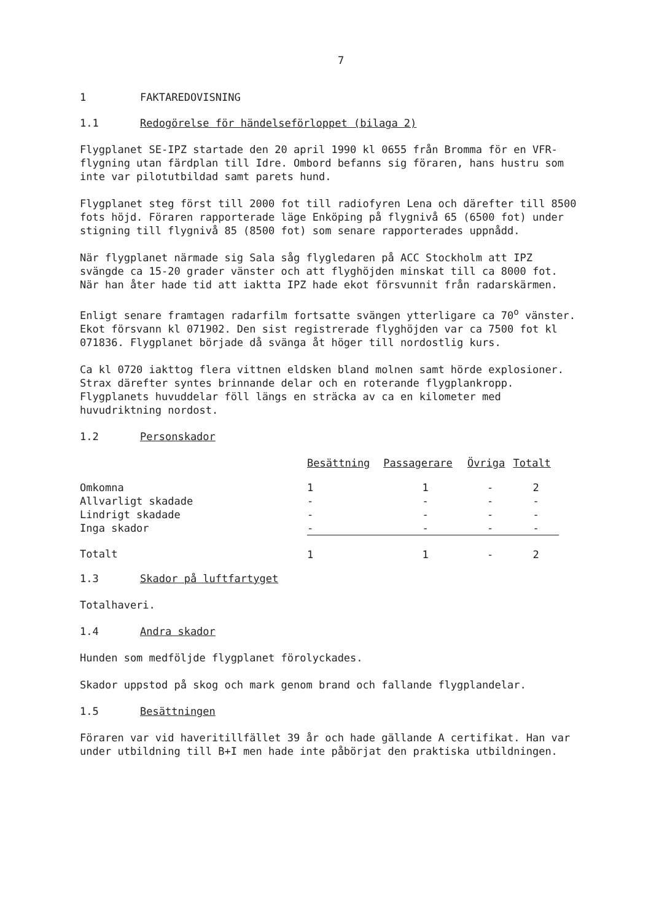7
1 FAKTAREDOVISNING
1.1 Redogörelse för händelseförloppet (bilaga 2)
Flygplanet SE-IPZ startade den 20 april 1990 kl 0655 från Bromma för en VFR-flygning utan färdplan till Idre. Ombord befanns sig föraren, hans hustru som inte var pilotutbildad samt parets hund.
Flygplanet steg först till 2000 fot till radiofyren Lena och därefter till 8500 fots höjd. Föraren rapporterade läge Enköping på flygnivå 65 (6500 fot) under stigning till flygnivå 85 (8500 fot) som senare rapporterades uppnådd.
När flygplanet närmade sig Sala såg flygledaren på ACC Stockholm att IPZ svängde ca 15-20 grader vänster och att flyghöjden minskat till ca 8000 fot. När han åter hade tid att iaktta IPZ hade ekot försvunnit från radarskärmen.
Enligt senare framtagen radarfilm fortsatte svängen ytterligare ca 70<sup>o</sup> vänster. Ekot försvann kl 071902. Den sist registrerade flyghöjden var ca 7500 fot kl 071836. Flygplanet började då svänga åt höger till nordostlig kurs.
Ca kl 0720 iakttog flera vittnen eldsken bland molnen samt hörde explosioner. Strax därefter syntes brinnande delar och en roterande flygplankropp. Flygplanets huvuddelar föll längs en sträcka av ca en kilometer med huvudriktning nordost.
1.2 Personskador
| | Besättning | Passagerare | Övriga | Totalt |
| --- | --- | --- | --- | --- |
| Omkomna | 1 | 1 | - | 2 |
| Allvarligt skadade | - | - | - | - |
| Lindrigt skadade | - | - | - | - |
| Inga skador | - | - | - | - |
| Totalt | 1 | 1 | - | 2 |
1.3 Skador på luftfartyget
Totalhaveri.
1.4 Andra skador
Hunden som medföljde flygplanet förolyckades.
Skador uppstod på skog och mark genom brand och fallande flygplandelar.
1.5 Besättningen
Föraren var vid haveritillfället 39 år och hade gällande A certifikat. Han var under utbildning till B+I men hade inte påbörjat den praktiska utbildningen.